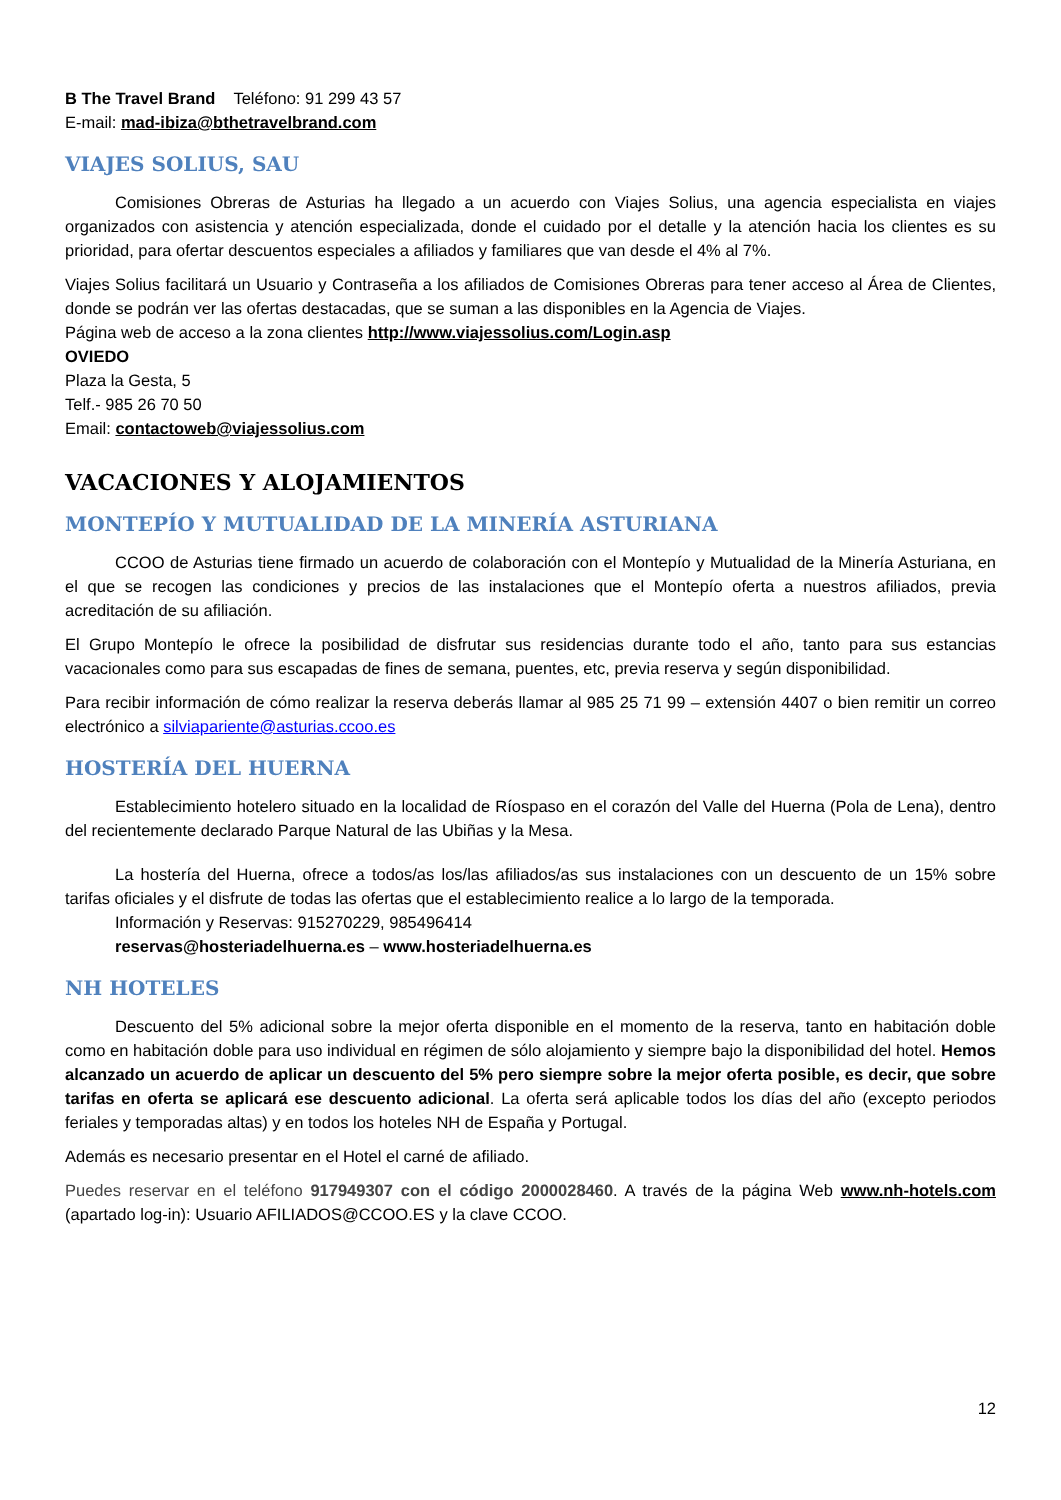B The Travel Brand Teléfono: 91 299 43 57
E-mail: mad-ibiza@bthetravelbrand.com
VIAJES SOLIUS, SAU
Comisiones Obreras de Asturias ha llegado a un acuerdo con Viajes Solius, una agencia especialista en viajes organizados con asistencia y atención especializada, donde el cuidado por el detalle y la atención hacia los clientes es su prioridad, para ofertar descuentos especiales a afiliados y familiares que van desde el 4% al 7%.
Viajes Solius facilitará un Usuario y Contraseña a los afiliados de Comisiones Obreras para tener acceso al Área de Clientes, donde se podrán ver las ofertas destacadas, que se suman a las disponibles en la Agencia de Viajes.
Página web de acceso a la zona clientes http://www.viajessolius.com/Login.asp
OVIEDO
Plaza la Gesta, 5
Telf.- 985 26 70 50
Email: contactoweb@viajessolius.com
VACACIONES Y ALOJAMIENTOS
MONTEPÍO Y MUTUALIDAD DE LA MINERÍA ASTURIANA
CCOO de Asturias tiene firmado un acuerdo de colaboración con el Montepío y Mutualidad de la Minería Asturiana, en el que se recogen las condiciones y precios de las instalaciones que el Montepío oferta a nuestros afiliados, previa acreditación de su afiliación.
El Grupo Montepío le ofrece la posibilidad de disfrutar sus residencias durante todo el año, tanto para sus estancias vacacionales como para sus escapadas de fines de semana, puentes, etc, previa reserva y según disponibilidad.
Para recibir información de cómo realizar la reserva deberás llamar al 985 25 71 99 – extensión 4407 o bien remitir un correo electrónico a silviapariente@asturias.ccoo.es
HOSTERÍA DEL HUERNA
Establecimiento hotelero situado en la localidad de Ríospaso en el corazón del Valle del Huerna (Pola de Lena), dentro del recientemente declarado Parque Natural de las Ubiñas y la Mesa.
La hostería del Huerna, ofrece a todos/as los/las afiliados/as sus instalaciones con un descuento de un 15% sobre tarifas oficiales y el disfrute de todas las ofertas que el establecimiento realice a lo largo de la temporada.
Información y Reservas: 915270229, 985496414
reservas@hosteriadelhuerna.es – www.hosteriadelhuerna.es
NH HOTELES
Descuento del 5% adicional sobre la mejor oferta disponible en el momento de la reserva, tanto en habitación doble como en habitación doble para uso individual en régimen de sólo alojamiento y siempre bajo la disponibilidad del hotel. Hemos alcanzado un acuerdo de aplicar un descuento del 5% pero siempre sobre la mejor oferta posible, es decir, que sobre tarifas en oferta se aplicará ese descuento adicional. La oferta será aplicable todos los días del año (excepto periodos feriales y temporadas altas) y en todos los hoteles NH de España y Portugal.
Además es necesario presentar en el Hotel el carné de afiliado.
Puedes reservar en el teléfono 917949307 con el código 2000028460. A través de la página Web www.nh-hotels.com (apartado log-in): Usuario AFILIADOS@CCOO.ES y la clave CCOO.
12